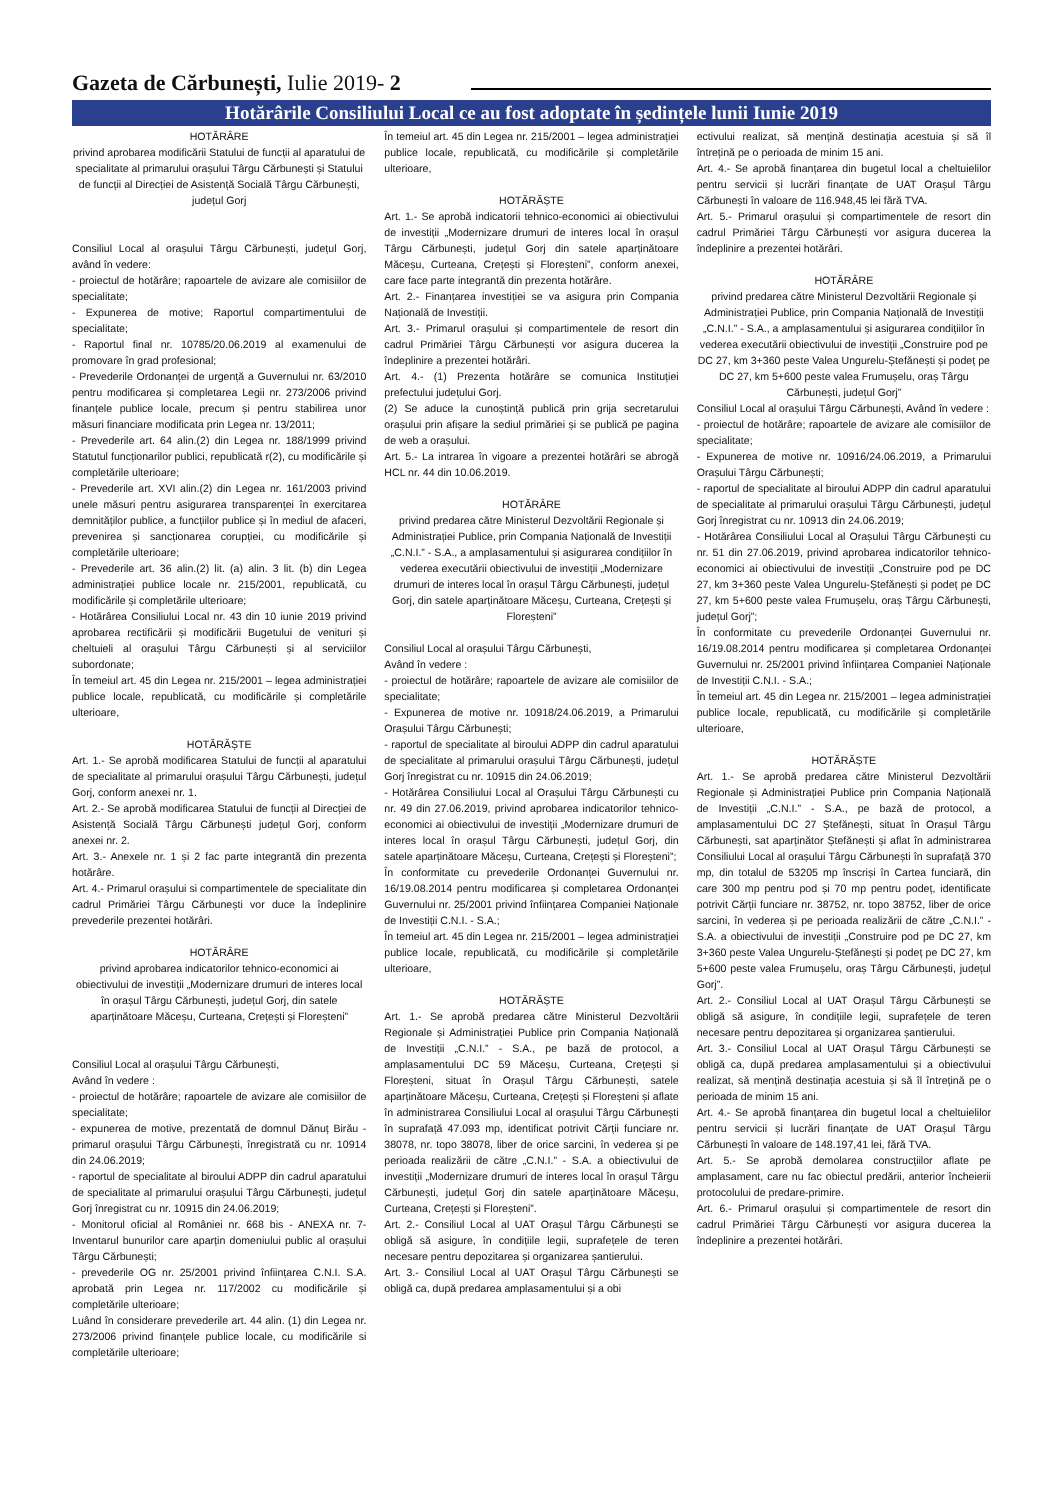Gazeta de Cărbunești, Iulie 2019- 2
Hotărârile Consiliului Local ce au fost adoptate în ședințele lunii Iunie 2019
HOTĂRÂRE
privind aprobarea modificării Statului de funcții al aparatului de specialitate al primarului orașului Târgu Cărbunești și Statului de funcții al Direcției de Asistență Socială Târgu Cărbunești, județul Gorj
Consiliul Local al orașului Târgu Cărbunești, județul Gorj, având în vedere:
- proiectul de hotărâre; rapoartele de avizare ale comisiilor de specialitate;
- Expunerea de motive; Raportul compartimentului de specialitate;
- Raportul final nr. 10785/20.06.2019 al examenului de promovare în grad profesional;
- Prevederile Ordonanței de urgență a Guvernului nr. 63/2010 pentru modificarea și completarea Legii nr. 273/2006 privind finanțele publice locale, precum și pentru stabilirea unor măsuri financiare modificata prin Legea nr. 13/2011;
- Prevederile art. 64 alin.(2) din Legea nr. 188/1999 privind Statutul funcționarilor publici, republicată r(2), cu modificările și completările ulterioare;
- Prevederile art. XVI alin.(2) din Legea nr. 161/2003 privind unele măsuri pentru asigurarea transparenței în exercitarea demnităților publice, a funcțiilor publice și în mediul de afaceri, prevenirea și sancționarea corupției, cu modificările și completările ulterioare;
- Prevederile art. 36 alin.(2) lit. (a) alin. 3 lit. (b) din Legea administrației publice locale nr. 215/2001, republicată, cu modificările și completările ulterioare;
- Hotărârea Consiliului Local nr. 43 din 10 iunie 2019 privind aprobarea rectificării și modificării Bugetului de venituri și cheltuieli al orașului Târgu Cărbunești și al serviciilor subordonate;
În temeiul art. 45 din Legea nr. 215/2001 – legea administrației publice locale, republicată, cu modificările și completările ulterioare,
HOTĂRĂȘTE
Art. 1.- Se aprobă modificarea Statului de funcții al aparatului de specialitate al primarului orașului Târgu Cărbunești, județul Gorj, conform anexei nr. 1.
Art. 2.- Se aprobă modificarea Statului de funcții al Direcției de Asistență Socială Târgu Cărbunești județul Gorj, conform anexei nr. 2.
Art. 3.- Anexele nr. 1 și 2 fac parte integrantă din prezenta hotărâre.
Art. 4.- Primarul orașului si compartimentele de specialitate din cadrul Primăriei Târgu Cărbunești vor duce la îndeplinire prevederile prezentei hotărâri.
HOTĂRÂRE
privind aprobarea indicatorilor tehnico-economici ai obiectivului de investiții „Modernizare drumuri de interes local în orașul Târgu Cărbunești, județul Gorj, din satele aparținătoare Măceșu, Curteana, Crețești și Floreșteni”
Consiliul Local al orașului Târgu Cărbunești,
Având în vedere :
- proiectul de hotărâre; rapoartele de avizare ale comisiilor de specialitate;
- expunerea de motive, prezentată de domnul Dănuț Birău - primarul orașului Târgu Cărbunești, înregistrată cu nr. 10914 din 24.06.2019;
- raportul de specialitate al biroului ADPP din cadrul aparatului de specialitate al primarului orașului Târgu Cărbunești, județul Gorj înregistrat cu nr. 10915 din 24.06.2019;
- Monitorul oficial al României nr. 668 bis - ANEXA nr. 7- Inventarul bunurilor care aparțin domeniului public al orașului Târgu Cărbunești;
- prevederile OG nr. 25/2001 privind înființarea C.N.I. S.A. aprobată prin Legea nr. 117/2002 cu modificările și completările ulterioare;
Luând în considerare prevederile art. 44 alin. (1) din Legea nr. 273/2006 privind finanțele publice locale, cu modificările si completările ulterioare;
În temeiul art. 45 din Legea nr. 215/2001 – legea administrației publice locale, republicată, cu modificările și completările ulterioare,
HOTĂRĂȘTE
Art. 1.- Se aprobă indicatorii tehnico-economici ai obiectivului de investiții „Modernizare drumuri de interes local în orașul Târgu Cărbunești, județul Gorj din satele aparținătoare Măceșu, Curteana, Crețești și Floreșteni”, conform anexei, care face parte integrantă din prezenta hotărâre.
Art. 2.- Finanțarea investiției se va asigura prin Compania Națională de Investiții.
Art. 3.- Primarul orașului și compartimentele de resort din cadrul Primăriei Târgu Cărbunești vor asigura ducerea la îndeplinire a prezentei hotărâri.
Art. 4.- (1) Prezenta hotărâre se comunica Instituției prefectului județului Gorj.
(2) Se aduce la cunoștință publică prin grija secretarului orașului prin afișare la sediul primăriei și se publică pe pagina de web a orașului.
Art. 5.- La intrarea în vigoare a prezentei hotărâri se abrogă HCL nr. 44 din 10.06.2019.
HOTĂRÂRE
privind predarea către Ministerul Dezvoltării Regionale și Administrației Publice, prin Compania Națională de Investiții „C.N.I.” - S.A., a amplasamentului și asigurarea condițiilor în vederea executării obiectivului de investiții „Modernizare drumuri de interes local în orașul Târgu Cărbunești, județul Gorj, din satele aparținătoare Măceșu, Curteana, Crețești și Floreșteni”
Consiliul Local al orașului Târgu Cărbunești,
Având în vedere :
- proiectul de hotărâre; rapoartele de avizare ale comisiilor de specialitate;
- Expunerea de motive nr. 10918/24.06.2019, a Primarului Orașului Târgu Cărbunești;
- raportul de specialitate al biroului ADPP din cadrul aparatului de specialitate al primarului orașului Târgu Cărbunești, județul Gorj înregistrat cu nr. 10915 din 24.06.2019;
- Hotărârea Consiliului Local al Orașului Târgu Cărbunești cu nr. 49 din 27.06.2019, privind aprobarea indicatorilor tehnico-economici ai obiectivului de investiții „Modernizare drumuri de interes local în orașul Târgu Cărbunești, județul Gorj, din satele aparținătoare Măceșu, Curteana, Crețești și Floreșteni”;
În conformitate cu prevederile Ordonanței Guvernului nr. 16/19.08.2014 pentru modificarea și completarea Ordonanței Guvernului nr. 25/2001 privind înființarea Companiei Naționale de Investiții C.N.I. - S.A.;
În temeiul art. 45 din Legea nr. 215/2001 – legea administrației publice locale, republicată, cu modificările și completările ulterioare,
HOTĂRĂȘTE
Art. 1.- Se aprobă predarea către Ministerul Dezvoltării Regionale și Administrației Publice prin Compania Națională de Investiții „C.N.I.” - S.A., pe bază de protocol, a amplasamentului DC 59 Măceșu, Curteana, Crețești și Floreșteni, situat în Orașul Târgu Cărbunești, satele aparținătoare Măceșu, Curteana, Crețești și Floreșteni și aflate în administrarea Consiliului Local al orașului Târgu Cărbunești în suprafață 47.093 mp, identificat potrivit Cărții funciare nr. 38078, nr. topo 38078, liber de orice sarcini, în vederea și pe perioada realizării de către „C.N.I.” - S.A. a obiectivului de investiții „Modernizare drumuri de interes local în orașul Târgu Cărbunești, județul Gorj din satele aparținătoare Măceșu, Curteana, Crețești și Floreșteni”.
Art. 2.- Consiliul Local al UAT Orașul Târgu Cărbunești se obligă să asigure, în condițiile legii, suprafețele de teren necesare pentru depozitarea și organizarea șantierului.
Art. 3.- Consiliul Local al UAT Orașul Târgu Cărbunești se obligă ca, după predarea amplasamentului și a obi
ectivului realizat, să mențină destinația acestuia și să îl întrețină pe o perioada de minim 15 ani.
Art. 4.- Se aprobă finanțarea din bugetul local a cheltuielilor pentru servicii și lucrări finanțate de UAT Orașul Târgu Cărbunești în valoare de 116.948,45 lei fără TVA.
Art. 5.- Primarul orașului și compartimentele de resort din cadrul Primăriei Târgu Cărbunești vor asigura ducerea la îndeplinire a prezentei hotărâri.
HOTĂRÂRE
privind predarea către Ministerul Dezvoltării Regionale și Administrației Publice, prin Compania Națională de Investiții „C.N.I.” - S.A., a amplasamentului și asigurarea condițiilor în vederea executării obiectivului de investiții „Construire pod pe DC 27, km 3+360 peste Valea Ungurelu-Ștefănești și podeț pe DC 27, km 5+600 peste valea Frumușelu, oraș Târgu Cărbunești, județul Gorj”
Consiliul Local al orașului Târgu Cărbunești, Având în vedere :
- proiectul de hotărâre; rapoartele de avizare ale comisiilor de specialitate;
- Expunerea de motive nr. 10916/24.06.2019, a Primarului Orașului Târgu Cărbunești;
- raportul de specialitate al biroului ADPP din cadrul aparatului de specialitate al primarului orașului Târgu Cărbunești, județul Gorj înregistrat cu nr. 10913 din 24.06.2019;
- Hotărârea Consiliului Local al Orașului Târgu Cărbunești cu nr. 51 din 27.06.2019, privind aprobarea indicatorilor tehnico-economici ai obiectivului de investiții „Construire pod pe DC 27, km 3+360 peste Valea Ungurelu-Ștefănești și podeț pe DC 27, km 5+600 peste valea Frumușelu, oraș Târgu Cărbunești, județul Gorj”;
În conformitate cu prevederile Ordonanței Guvernului nr. 16/19.08.2014 pentru modificarea și completarea Ordonanței Guvernului nr. 25/2001 privind înființarea Companiei Naționale de Investiții C.N.I. - S.A.;
În temeiul art. 45 din Legea nr. 215/2001 – legea administrației publice locale, republicată, cu modificările și completările ulterioare,
HOTĂRĂȘTE
Art. 1.- Se aprobă predarea către Ministerul Dezvoltării Regionale și Administrației Publice prin Compania Națională de Investiții „C.N.I.” - S.A., pe bază de protocol, a amplasamentului DC 27 Ștefănești, situat în Orașul Târgu Cărbunești, sat aparținător Ștefănești și aflat în administrarea Consiliului Local al orașului Târgu Cărbunești în suprafață 370 mp, din totalul de 53205 mp înscriși în Cartea funciară, din care 300 mp pentru pod și 70 mp pentru podeț, identificate potrivit Cărții funciare nr. 38752, nr. topo 38752, liber de orice sarcini, în vederea și pe perioada realizării de către „C.N.I.” - S.A. a obiectivului de investiții „Construire pod pe DC 27, km 3+360 peste Valea Ungurelu-Ștefănești și podeț pe DC 27, km 5+600 peste valea Frumușelu, oraș Târgu Cărbunești, județul Gorj”.
Art. 2.- Consiliul Local al UAT Orașul Târgu Cărbunești se obligă să asigure, în condițiile legii, suprafețele de teren necesare pentru depozitarea și organizarea șantierului.
Art. 3.- Consiliul Local al UAT Orașul Târgu Cărbunești se obligă ca, după predarea amplasamentului și a obiectivului realizat, să mențină destinația acestuia și să îl întrețină pe o perioada de minim 15 ani.
Art. 4.- Se aprobă finanțarea din bugetul local a cheltuielilor pentru servicii și lucrări finanțate de UAT Orașul Târgu Cărbunești în valoare de 148.197,41 lei, fără TVA.
Art. 5.- Se aprobă demolarea construcțiilor aflate pe amplasament, care nu fac obiectul predării, anterior încheierii protocolului de predare-primire.
Art. 6.- Primarul orașului și compartimentele de resort din cadrul Primăriei Târgu Cărbunești vor asigura ducerea la îndeplinire a prezentei hotărâri.